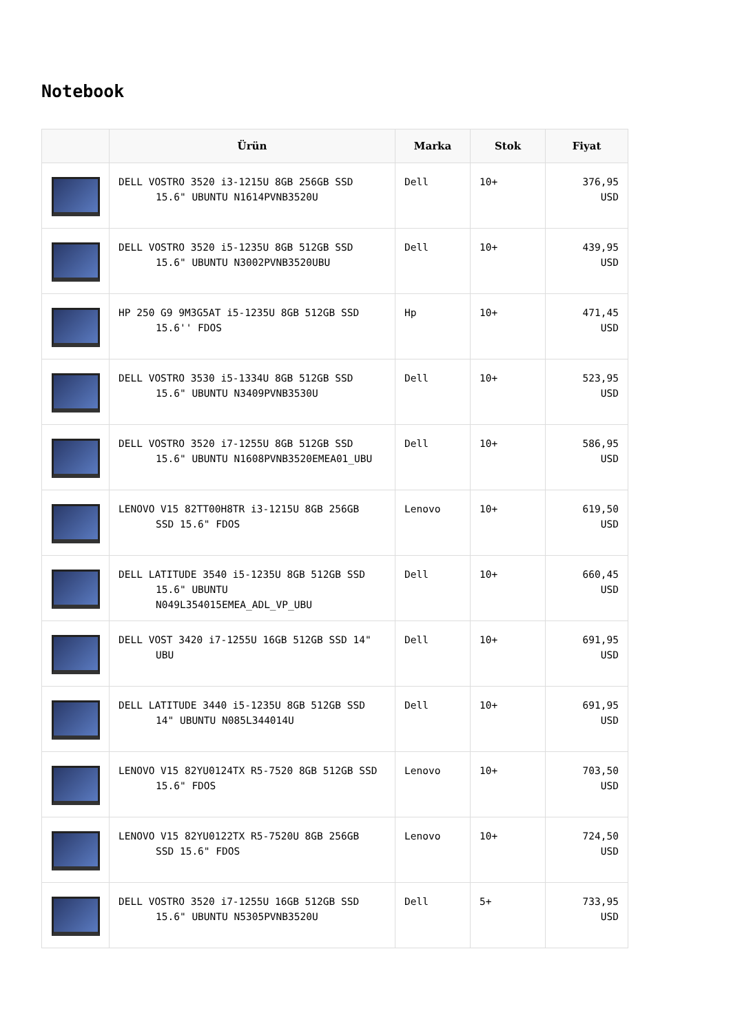Notebook
| | Ürün | Marka | Stok | Fiyat |
| --- | --- | --- | --- | --- |
| | DELL VOSTRO 3520 i3-1215U 8GB 256GB SSD 15.6" UBUNTU N1614PVNB3520U | Dell | 10+ | 376,95 USD |
| | DELL VOSTRO 3520 i5-1235U 8GB 512GB SSD 15.6" UBUNTU N3002PVNB3520UBU | Dell | 10+ | 439,95 USD |
| | HP 250 G9 9M3G5AT i5-1235U 8GB 512GB SSD 15.6'' FDOS | Hp | 10+ | 471,45 USD |
| | DELL VOSTRO 3530 i5-1334U 8GB 512GB SSD 15.6" UBUNTU N3409PVNB3530U | Dell | 10+ | 523,95 USD |
| | DELL VOSTRO 3520 i7-1255U 8GB 512GB SSD 15.6" UBUNTU N1608PVNB3520EMEA01_UBU | Dell | 10+ | 586,95 USD |
| | LENOVO V15 82TT00H8TR i3-1215U 8GB 256GB SSD 15.6" FDOS | Lenovo | 10+ | 619,50 USD |
| | DELL LATITUDE 3540 i5-1235U 8GB 512GB SSD 15.6" UBUNTU N049L354015EMEA_ADL_VP_UBU | Dell | 10+ | 660,45 USD |
| | DELL VOST 3420 i7-1255U 16GB 512GB SSD 14" UBU | Dell | 10+ | 691,95 USD |
| | DELL LATITUDE 3440 i5-1235U 8GB 512GB SSD 14" UBUNTU N085L344014U | Dell | 10+ | 691,95 USD |
| | LENOVO V15 82YU0124TX R5-7520 8GB 512GB SSD 15.6" FDOS | Lenovo | 10+ | 703,50 USD |
| | LENOVO V15 82YU0122TX R5-7520U 8GB 256GB SSD 15.6" FDOS | Lenovo | 10+ | 724,50 USD |
| | DELL VOSTRO 3520 i7-1255U 16GB 512GB SSD 15.6" UBUNTU N5305PVNB3520U | Dell | 5+ | 733,95 USD |